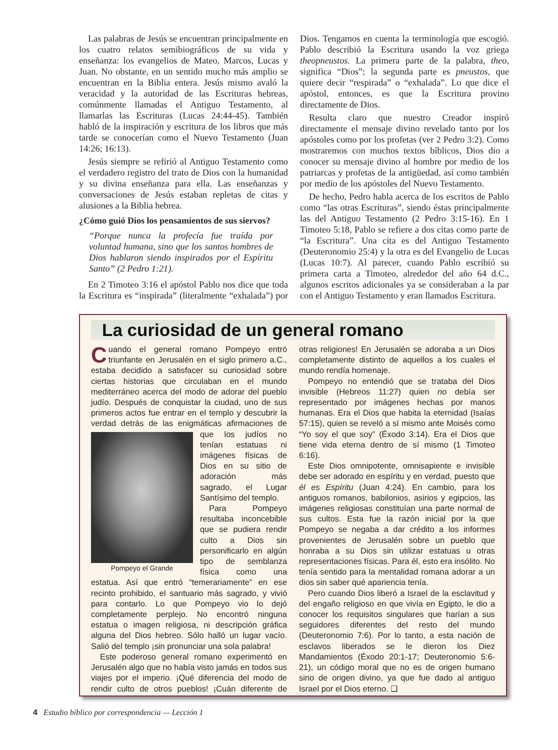Las palabras de Jesús se encuentran principalmente en los cuatro relatos semibiográficos de su vida y enseñanza: los evangelios de Mateo, Marcos, Lucas y Juan. No obstante, en un sentido mucho más amplio se encuentran en la Biblia entera. Jesús mismo avaló la veracidad y la autoridad de las Escrituras hebreas, comúnmente llamadas el Antiguo Testamento, al llamarlas las Escrituras (Lucas 24:44-45). También habló de la inspiración y escritura de los libros que más tarde se conocerían como el Nuevo Testamento (Juan 14:26; 16:13).
Jesús siempre se refirió al Antiguo Testamento como el verdadero registro del trato de Dios con la humanidad y su divina enseñanza para ella. Las enseñanzas y conversaciones de Jesús estaban repletas de citas y alusiones a la Biblia hebrea.
¿Cómo guió Dios los pensamientos de sus siervos?
“Porque nunca la profecía fue traída por voluntad humana, sino que los santos hombres de Dios hablaron siendo inspirados por el Espíritu Santo” (2 Pedro 1:21).
En 2 Timoteo 3:16 el apóstol Pablo nos dice que toda la Escritura es “inspirada” (literalmente “exhalada”) por Dios. Tengamos en cuenta la terminología que escogió. Pablo describió la Escritura usando la voz griega theopneustos. La primera parte de la palabra, theo, significa “Dios”; la segunda parte es pneustos, que quiere decir “respirada” o “exhalada”. Lo que dice el apóstol, entonces, es que la Escritura provino directamente de Dios.
Resulta claro que nuestro Creador inspiró directamente el mensaje divino revelado tanto por los apóstoles como por los profetas (ver 2 Pedro 3:2). Como mostraremos con muchos textos bíblicos, Dios dio a conocer su mensaje divino al hombre por medio de los patriarcas y profetas de la antigüedad, así como también por medio de los apóstoles del Nuevo Testamento.
De hecho, Pedro habla acerca de los escritos de Pablo como “las otras Escrituras”, siendo éstas principalmente las del Antiguo Testamento (2 Pedro 3:15-16). En 1 Timoteo 5:18, Pablo se refiere a dos citas como parte de “la Escritura”. Una cita es del Antiguo Testamento (Deuteronomio 25:4) y la otra es del Evangelio de Lucas (Lucas 10:7). Al parecer, cuando Pablo escribió su primera carta a Timoteo, alrededor del año 64 d.C., algunos escritos adicionales ya se consideraban a la par con el Antiguo Testamento y eran llamados Escritura.
La curiosidad de un general romano
Cuando el general romano Pompeyo entró triunfante en Jerusalén en el siglo primero a.C., estaba decidido a satisfacer su curiosidad sobre ciertas historias que circulaban en el mundo mediterráneo acerca del modo de adorar del pueblo judío. Después de conquistar la ciudad, uno de sus primeros actos fue entrar en el templo y descubrir la verdad detrás de las enigmáticas afirma Pompeyo el Grande ciones de que los judíos no tenían estatuas ni imágenes físicas de Dios en su sitio de adoración más sagrado, el Lugar Santísimo del templo.
Para Pompeyo resultaba inconcebible que se pudiera rendir culto a Dios sin personificarlo en algún tipo de semblanza física como una estatua. Así que entró “temerariamente” en ese recinto prohibido, el santuario más sagrado, y vivió para contarlo. Lo que Pompeyo vio lo dejó completamente perplejo. No encontró ninguna estatua o imagen religiosa, ni descripción gráfica alguna del Dios hebreo. Sólo halló un lugar vacío. Salió del templo ¡sin pronunciar una sola palabra!
Este poderoso general romano experimentó en Jerusalén algo que no había visto jamás en todos sus viajes por el imperio. ¡Qué diferencia del modo de rendir culto de otros pueblos! ¡Cuán diferente de otras religiones! En Jerusalén se adoraba a un Dios completamente distinto de aquellos a los cuales el mundo rendía homenaje.
Pompeyo no entendió que se trataba del Dios invisible (Hebreos 11:27) quien no debía ser representado por imágenes hechas por manos humanas. Era el Dios que habita la eternidad (Isaías 57:15), quien se reveló a sí mismo ante Moisés como “Yo soy el que soy” (Éxodo 3:14). Era el Dios que tiene vida eterna dentro de sí mismo (1 Timoteo 6:16).
Este Dios omnipotente, omnisapiente e invisible debe ser adorado en espíritu y en verdad, puesto que él es Espíritu (Juan 4:24). En cambio, para los antiguos romanos, babilonios, asirios y egipcios, las imágenes religiosas constituían una parte normal de sus cultos. Esta fue la razón inicial por la que Pompeyo se negaba a dar crédito a los informes provenientes de Jerusalén sobre un pueblo que honraba a su Dios sin utilizar estatuas u otras representaciones físicas. Para él, esto era insólito. No tenía sentido para la mentalidad romana adorar a un dios sin saber qué apariencia tenía.
Pero cuando Dios liberó a Israel de la esclavitud y del engaño religioso en que vivía en Egipto, le dio a conocer los requisitos singulares que harían a sus seguidores diferentes del resto del mundo (Deuteronomio 7:6). Por lo tanto, a esta nación de esclavos liberados se le dieron los Diez Mandamientos (Éxodo 20:1-17; Deuteronomio 5:6-21), un código moral que no es de origen humano sino de origen divino, ya que fue dado al antiguo Israel por el Dios eterno. ❏
4 Estudio bíblico por correspondencia — Lección 1